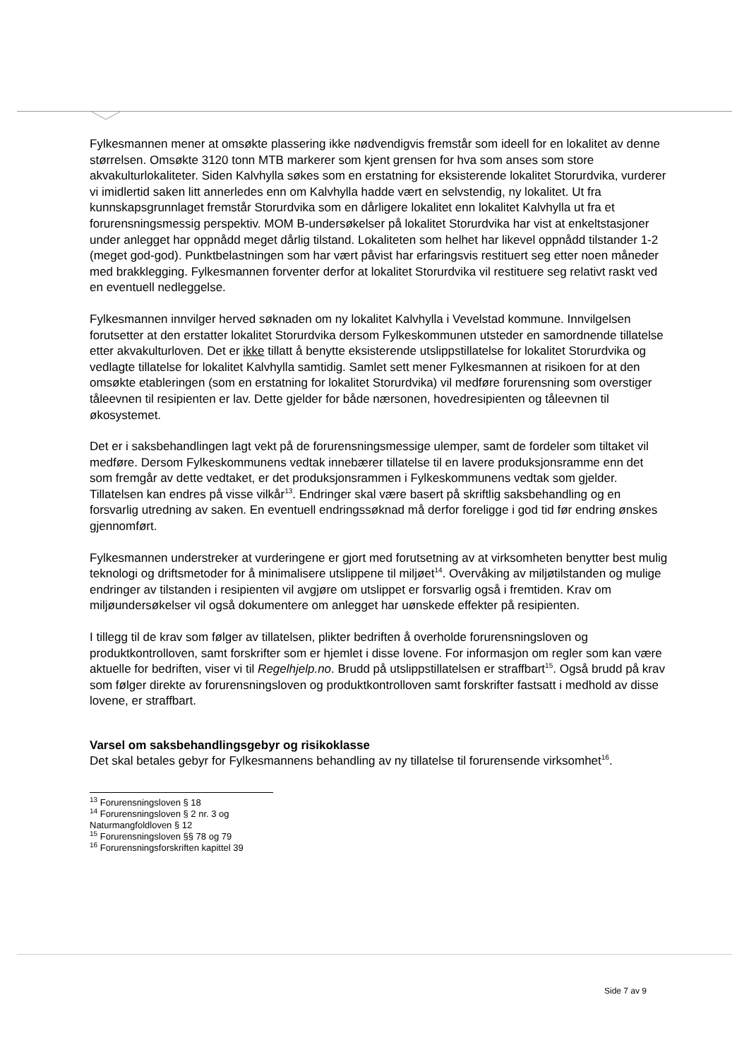Fylkesmannen mener at omsøkte plassering ikke nødvendigvis fremstår som ideell for en lokalitet av denne størrelsen. Omsøkte 3120 tonn MTB markerer som kjent grensen for hva som anses som store akvakulturlokaliteter. Siden Kalvhylla søkes som en erstatning for eksisterende lokalitet Storurdvika, vurderer vi imidlertid saken litt annerledes enn om Kalvhylla hadde vært en selvstendig, ny lokalitet. Ut fra kunnskapsgrunnlaget fremstår Storurdvika som en dårligere lokalitet enn lokalitet Kalvhylla ut fra et forurensningsmessig perspektiv. MOM B-undersøkelser på lokalitet Storurdvika har vist at enkeltstasjoner under anlegget har oppnådd meget dårlig tilstand. Lokaliteten som helhet har likevel oppnådd tilstander 1-2 (meget god-god). Punktbelastningen som har vært påvist har erfaringsvis restituert seg etter noen måneder med brakklegging. Fylkesmannen forventer derfor at lokalitet Storurdvika vil restituere seg relativt raskt ved en eventuell nedleggelse.
Fylkesmannen innvilger herved søknaden om ny lokalitet Kalvhylla i Vevelstad kommune. Innvilgelsen forutsetter at den erstatter lokalitet Storurdvika dersom Fylkeskommunen utsteder en samordnende tillatelse etter akvakulturloven. Det er ikke tillatt å benytte eksisterende utslippstillatelse for lokalitet Storurdvika og vedlagte tillatelse for lokalitet Kalvhylla samtidig. Samlet sett mener Fylkesmannen at risikoen for at den omsøkte etableringen (som en erstatning for lokalitet Storurdvika) vil medføre forurensning som overstiger tåleevnen til resipienten er lav. Dette gjelder for både nærsonen, hovedresipienten og tåleevnen til økosystemet.
Det er i saksbehandlingen lagt vekt på de forurensningsmessige ulemper, samt de fordeler som tiltaket vil medføre. Dersom Fylkeskommunens vedtak innebærer tillatelse til en lavere produksjonsramme enn det som fremgår av dette vedtaket, er det produksjonsrammen i Fylkeskommunens vedtak som gjelder. Tillatelsen kan endres på visse vilkår<sup>13</sup>. Endringer skal være basert på skriftlig saksbehandling og en forsvarlig utredning av saken. En eventuell endringssøknad må derfor foreligge i god tid før endring ønskes gjennomført.
Fylkesmannen understreker at vurderingene er gjort med forutsetning av at virksomheten benytter best mulig teknologi og driftsmetoder for å minimalisere utslippene til miljøet<sup>14</sup>. Overvåking av miljøtilstanden og mulige endringer av tilstanden i resipienten vil avgjøre om utslippet er forsvarlig også i fremtiden. Krav om miljøundersøkelser vil også dokumentere om anlegget har uønskede effekter på resipienten.
I tillegg til de krav som følger av tillatelsen, plikter bedriften å overholde forurensningsloven og produktkontrolloven, samt forskrifter som er hjemlet i disse lovene. For informasjon om regler som kan være aktuelle for bedriften, viser vi til Regelhjelp.no. Brudd på utslippstillatelsen er straffbart<sup>15</sup>. Også brudd på krav som følger direkte av forurensningsloven og produktkontrolloven samt forskrifter fastsatt i medhold av disse lovene, er straffbart.
Varsel om saksbehandlingsgebyr og risikoklasse
Det skal betales gebyr for Fylkesmannens behandling av ny tillatelse til forurensende virksomhet<sup>16</sup>.
<sup>13</sup> Forurensningsloven § 18
<sup>14</sup> Forurensningsloven § 2 nr. 3 og Naturmangfoldloven § 12
<sup>15</sup> Forurensningsloven §§ 78 og 79
<sup>16</sup> Forurensningsforskriften kapittel 39
Side 7 av 9